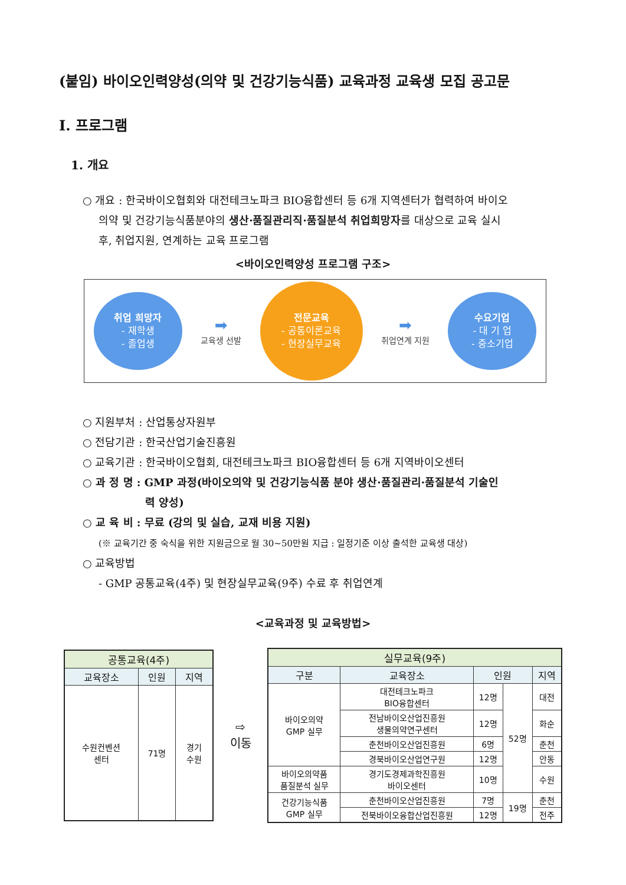(붙임) 바이오인력양성(의약 및 건강기능식품) 교육과정 교육생 모집 공고문
Ⅰ. 프로그램
1. 개요
○ 개요 : 한국바이오협회와 대전테크노파크 BIO융합센터 등 6개 지역센터가 협력하여 바이오
의약 및 건강기능식품분야의 생산·품질관리직·품질분석 취업희망자를 대상으로 교육 실시
후, 취업지원, 연계하는 교육 프로그램
<바이오인력양성 프로그램 구조>
취업 희망자
- 재학생
- 졸업생
➡
교육생 선발
전문교육
- 공통이론교육
- 현장실무교육
➡
취업연계 지원
수요기업
- 대 기 업
- 중소기업
○ 지원부처 : 산업통상자원부
○ 전담기관 : 한국산업기술진흥원
○ 교육기관 : 한국바이오협회, 대전테크노파크 BIO융합센터 등 6개 지역바이오센터
○ 과 정 명 : GMP 과정(바이오의약 및 건강기능식품 분야 생산·품질관리·품질분석 기술인
력 양성)
○ 교 육 비 : 무료 (강의 및 실습, 교재 비용 지원)
(※ 교육기간 중 숙식을 위한 지원금으로 월 30~50만원 지급 : 일정기준 이상 출석한 교육생 대상)
○ 교육방법
- GMP 공통교육(4주) 및 현장실무교육(9주) 수료 후 취업연계
<교육과정 및 교육방법>
| 공통교육(4주) | | |
| --- | --- | --- |
| 교육장소 | 인원 | 지역 |
| 수원컨벤션 센터 | 71명 | 경기 수원 |
⇨
이동
| 실무교육(9주) | | | | |
| --- | --- | --- | --- | --- |
| 구분 | 교육장소 | 인원 | | 지역 |
| 바이오의약 GMP 실무 | 대전테크노파크 BIO융합센터 | 12명 | 52명 | 대전 |
| | 전남바이오산업진흥원 생물의약연구센터 | 12명 | | 화순 |
| | 춘천바이오산업진흥원 | 6명 | | 춘천 |
| | 경북바이오산업연구원 | 12명 | | 안동 |
| 바이오의약품 품질분석 실무 | 경기도경제과학진흥원 바이오센터 | 10명 | | 수원 |
| 건강기능식품 GMP 실무 | 춘천바이오산업진흥원 | 7명 | 19명 | 춘천 |
| | 전북바이오융합산업진흥원 | 12명 | | 전주 |